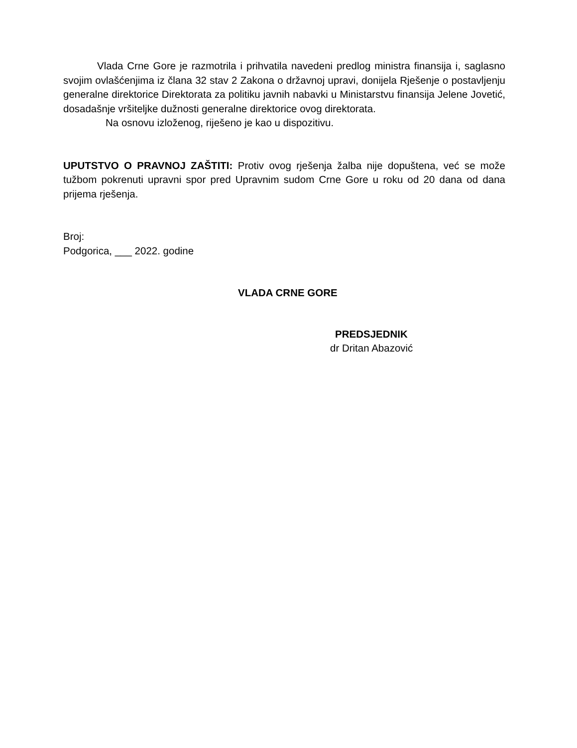Vlada Crne Gore je razmotrila i prihvatila navedeni predlog ministra finansija i, saglasno svojim ovlašćenjima iz člana 32 stav 2 Zakona o državnoj upravi, donijela Rješenje o postavljenju generalne direktorice Direktorata za politiku javnih nabavki u Ministarstvu finansija Jelene Jovetić, dosadašnje vršiteljke dužnosti generalne direktorice ovog direktorata.
Na osnovu izloženog, riješeno je kao u dispozitivu.
UPUTSTVO O PRAVNOJ ZAŠTITI: Protiv ovog rješenja žalba nije dopuštena, već se može tužbom pokrenuti upravni spor pred Upravnim sudom Crne Gore u roku od 20 dana od dana prijema rješenja.
Broj:
Podgorica, ___ 2022. godine
VLADA CRNE GORE
PREDSJEDNIK
dr Dritan Abazović